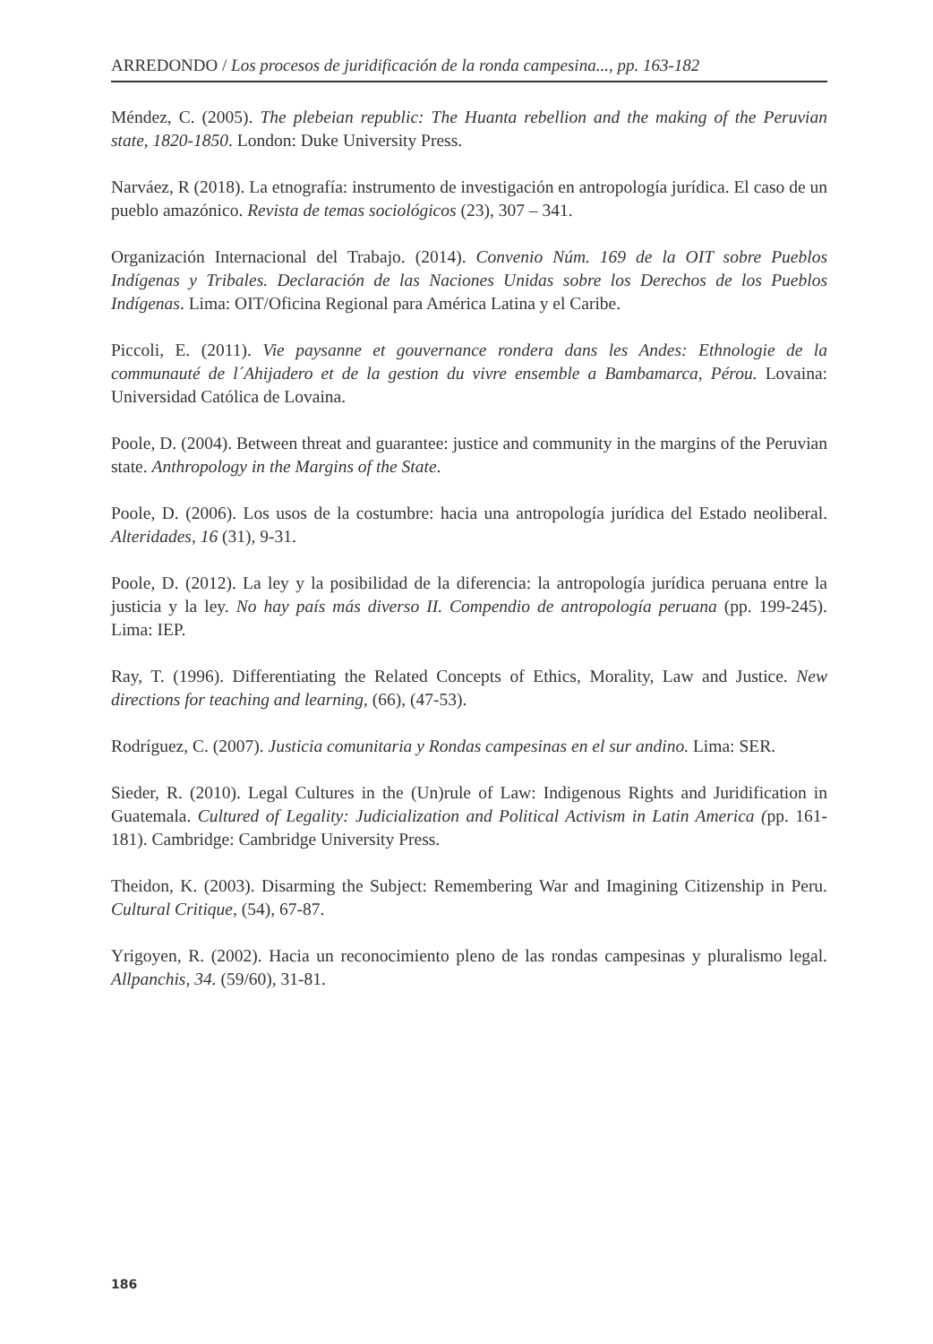ARREDONDO / Los procesos de juridificación de la ronda campesina..., pp. 163-182
Méndez, C. (2005). The plebeian republic: The Huanta rebellion and the making of the Peruvian state, 1820-1850. London: Duke University Press.
Narváez, R (2018). La etnografía: instrumento de investigación en antropología jurídica. El caso de un pueblo amazónico. Revista de temas sociológicos (23), 307 – 341.
Organización Internacional del Trabajo. (2014). Convenio Núm. 169 de la OIT sobre Pueblos Indígenas y Tribales. Declaración de las Naciones Unidas sobre los Derechos de los Pueblos Indígenas. Lima: OIT/Oficina Regional para América Latina y el Caribe.
Piccoli, E. (2011). Vie paysanne et gouvernance rondera dans les Andes: Ethnologie de la communauté de l´Ahijadero et de la gestion du vivre ensemble a Bambamarca, Pérou. Lovaina: Universidad Católica de Lovaina.
Poole, D. (2004). Between threat and guarantee: justice and community in the margins of the Peruvian state. Anthropology in the Margins of the State.
Poole, D. (2006). Los usos de la costumbre: hacia una antropología jurídica del Estado neoliberal. Alteridades, 16 (31), 9-31.
Poole, D. (2012). La ley y la posibilidad de la diferencia: la antropología jurídica peruana entre la justicia y la ley. No hay país más diverso II. Compendio de antropología peruana (pp. 199-245). Lima: IEP.
Ray, T. (1996). Differentiating the Related Concepts of Ethics, Morality, Law and Justice. New directions for teaching and learning, (66), (47-53).
Rodríguez, C. (2007). Justicia comunitaria y Rondas campesinas en el sur andino. Lima: SER.
Sieder, R. (2010). Legal Cultures in the (Un)rule of Law: Indigenous Rights and Juridification in Guatemala. Cultured of Legality: Judicialization and Political Activism in Latin America (pp. 161-181). Cambridge: Cambridge University Press.
Theidon, K. (2003). Disarming the Subject: Remembering War and Imagining Citizenship in Peru. Cultural Critique, (54), 67-87.
Yrigoyen, R. (2002). Hacia un reconocimiento pleno de las rondas campesinas y pluralismo legal. Allpanchis, 34. (59/60), 31-81.
186